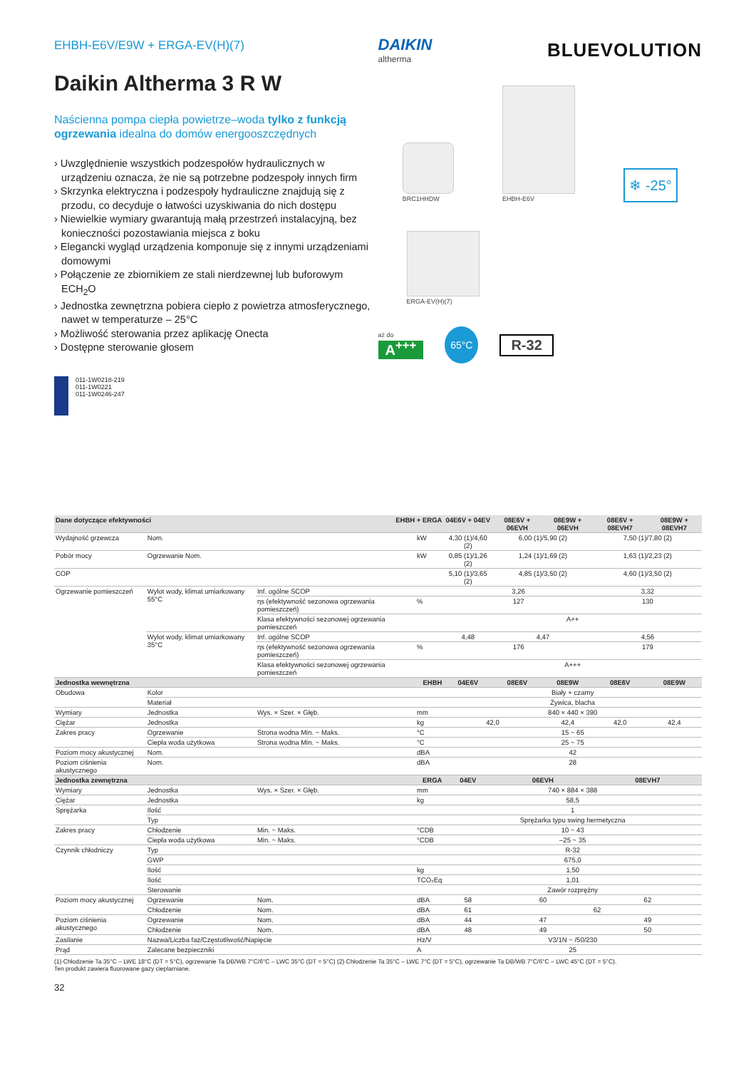EHBH-E6V/E9W + ERGA-EV(H)(7)
Daikin Altherma 3 R W
Naścienna pompa ciepła powietrze–woda tylko z funkcją ogrzewania idealna do domów energooszczędnych
› Uwzględnienie wszystkich podzespołów hydraulicznych w urządzeniu oznacza, że nie są potrzebne podzespoły innych firm
› Skrzynka elektryczna i podzespoły hydrauliczne znajdują się z przodu, co decyduje o łatwości uzyskiwania do nich dostępu
› Niewielkie wymiary gwarantują małą przestrzeń instalacyjną, bez konieczności pozostawiania miejsca z boku
› Elegancki wygląd urządzenia komponuje się z innymi urządzeniami domowymi
› Połączenie ze zbiornikiem ze stali nierdzewnej lub buforowym ECH<sub>2</sub>O
› Jednostka zewnętrzna pobiera ciepło z powietrza atmosferycznego, nawet w temperaturze – 25°C
› Możliwość sterowania przez aplikację Onecta
› Dostępne sterowanie głosem
011-1W0218-219
011-1W0221
011-1W0246-247
DAIKIN
altherma
BLUEVOLUTION
BRC1HHDW
EHBH-E6V
❄ -25°
ERGA-EV(H)(7)
aż do
A<sup>+++</sup> 65°C R-32
| Dane dotyczące efektywności EHBH + ERGA | | | | 04E6V + 04EV | 08E6V + 06EVH | 08E9W + 06EVH | 08E6V + 08EVH7 | 08E9W + 08EVH7 |
| --- | --- | --- | --- | --- | --- | --- | --- | --- |
| Wydajność grzewcza | Nom. | | kW | 4,30 (1)/4,60 (2) | 6,00 (1)/5,90 (2) | | 7,50 (1)/7,80 (2) | |
| Pobór mocy | Ogrzewanie Nom. | | kW | 0,85 (1)/1,26 (2) | 1,24 (1)/1,69 (2) | | 1,63 (1)/2,23 (2) | |
| COP | | | | 5,10 (1)/3,65 (2) | 4,85 (1)/3,50 (2) | | 4,60 (1)/3,50 (2) | |
| Ogrzewanie pomieszczeń | Wylot wody, klimat umiarkowany 55°C | Inf. ogólne SCOP | | 3,26 | | | 3,32 | |
| | | ηs (efektywność sezonowa ogrzewania pomieszczeń) | % | 127 | | | 130 | |
| | | Klasa efektywności sezonowej ogrzewania pomieszczeń | | A++ | | | | |
| | Wylot wody, klimat umiarkowany 35°C | Inf. ogólne SCOP | | 4,48 | 4,47 | | 4,56 | |
| | | ηs (efektywność sezonowa ogrzewania pomieszczeń) | % | 176 | | | 179 | |
| | | Klasa efektywności sezonowej ogrzewania pomieszczeń | | A+++ | | | | |
| Jednostka wewnętrzna EHBH | | | | 04E6V | 08E6V | 08E9W | 08E6V | 08E9W |
| Obudowa | Kolor | | | Biały + czarny | | | | |
| | Materiał | | | Żywica, blacha | | | | |
| Wymiary | Jednostka | Wys. × Szer. × Głęb. | mm | 840 × 440 × 390 | | | | |
| Ciężar | Jednostka | | kg | 42,0 | | 42,4 | 42,0 | 42,4 |
| Zakres pracy | Ogrzewanie | Strona wodna Min. ~ Maks. | °C | 15 ~ 65 | | | | |
| | Ciepła woda użytkowa | Strona wodna Min. ~ Maks. | °C | 25 ~ 75 | | | | |
| Poziom mocy akustycznej | Nom. | | dBA | 42 | | | | |
| Poziom ciśnienia akustycznego | Nom. | | dBA | 28 | | | | |
| Jednostka zewnętrzna ERGA | | | | 04EV | 06EVH | | 08EVH7 | |
| Wymiary | Jednostka | Wys. × Szer. × Głęb. | mm | 740 × 884 × 388 | | | | |
| Ciężar | Jednostka | | kg | 58,5 | | | | |
| Sprężarka | Ilość | | | 1 | | | | |
| | Typ | | | Sprężarka typu swing hermetyczna | | | | |
| Zakres pracy | Chłodzenie | Min. ~ Maks. | °CDB | 10 ~ 43 | | | | |
| | Ciepła woda użytkowa | Min. ~ Maks. | °CDB | –25 ~ 35 | | | | |
| Czynnik chłodniczy | Typ | | | R-32 | | | | |
| | GWP | | | 675,0 | | | | |
| | Ilość | | kg | 1,50 | | | | |
| | Ilość | | TCO₂Eq | 1,01 | | | | |
| | Sterowanie | | | Zawór rozprężny | | | | |
| Poziom mocy akustycznej | Ogrzewanie | Nom. | dBA | 58 | 60 | | 62 | |
| | Chłodzenie | Nom. | dBA | 61 | 62 | | | |
| Poziom ciśnienia akustycznego | Ogrzewanie | Nom. | dBA | 44 | 47 | | 49 | |
| | Chłodzenie | Nom. | dBA | 48 | 49 | | 50 | |
| Zasilanie | Nazwa/Liczba faz/Częstotliwość/Napięcie | | Hz/V | V3/1N ~ /50/230 | | | | |
| Prąd | Zalecane bezpieczniki | | A | 25 | | | | |
(1) Chłodzenie Ta 35°C – LWE 18°C (DT = 5°C), ogrzewanie Ta DB/WB 7°C/6°C – LWC 35°C (DT = 5°C) (2) Chłodzenie Ta 35°C – LWE 7°C (DT = 5°C), ogrzewanie Ta DB/WB 7°C/6°C – LWC 45°C (DT = 5°C).
Ten produkt zawiera fluorowane gazy cieplarniane.
32